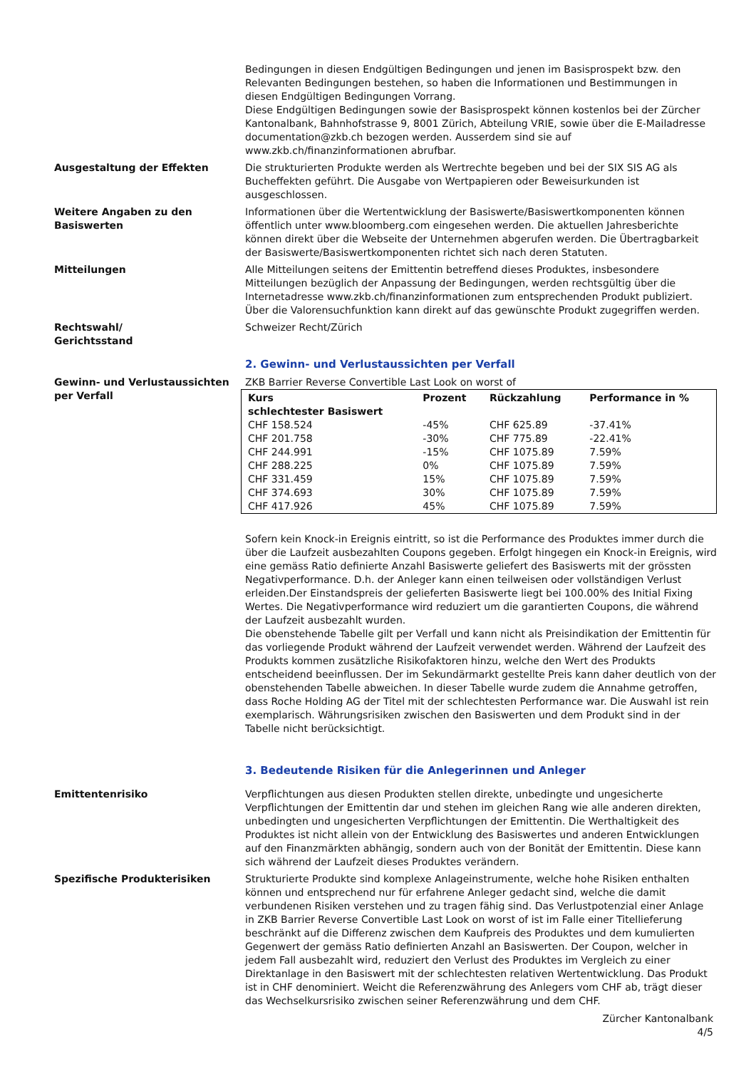Bedingungen in diesen Endgültigen Bedingungen und jenen im Basisprospekt bzw. den Relevanten Bedingungen bestehen, so haben die Informationen und Bestimmungen in diesen Endgültigen Bedingungen Vorrang.
Diese Endgültigen Bedingungen sowie der Basisprospekt können kostenlos bei der Zürcher Kantonalbank, Bahnhofstrasse 9, 8001 Zürich, Abteilung VRIE, sowie über die E-Mailadresse documentation@zkb.ch bezogen werden. Ausserdem sind sie auf www.zkb.ch/finanzinformationen abrufbar.
Ausgestaltung der Effekten Die strukturierten Produkte werden als Wertrechte begeben und bei der SIX SIS AG als Bucheffekten geführt. Die Ausgabe von Wertpapieren oder Beweisurkunden ist ausgeschlossen.
Weitere Angaben zu den Basiswerten
Informationen über die Wertentwicklung der Basiswerte/Basiswertkomponenten können öffentlich unter www.bloomberg.com eingesehen werden. Die aktuellen Jahresberichte können direkt über die Webseite der Unternehmen abgerufen werden. Die Übertragbarkeit der Basiswerte/Basiswertkomponenten richtet sich nach deren Statuten.
Mitteilungen Alle Mitteilungen seitens der Emittentin betreffend dieses Produktes, insbesondere Mitteilungen bezüglich der Anpassung der Bedingungen, werden rechtsgültig über die Internetadresse www.zkb.ch/finanzinformationen zum entsprechenden Produkt publiziert. Über die Valorensuchfunktion kann direkt auf das gewünschte Produkt zugegriffen werden.
Rechtswahl/
Gerichtsstand
Schweizer Recht/Zürich
2. Gewinn- und Verlustaussichten per Verfall
Gewinn- und Verlustaussichten per Verfall
ZKB Barrier Reverse Convertible Last Look on worst of
| Kurs schlechtester Basiswert | Prozent | Rückzahlung | Performance in % |
| --- | --- | --- | --- |
| CHF 158.524 | -45% | CHF 625.89 | -37.41% |
| CHF 201.758 | -30% | CHF 775.89 | -22.41% |
| CHF 244.991 | -15% | CHF 1075.89 | 7.59% |
| CHF 288.225 | 0% | CHF 1075.89 | 7.59% |
| CHF 331.459 | 15% | CHF 1075.89 | 7.59% |
| CHF 374.693 | 30% | CHF 1075.89 | 7.59% |
| CHF 417.926 | 45% | CHF 1075.89 | 7.59% |
Sofern kein Knock-in Ereignis eintritt, so ist die Performance des Produktes immer durch die über die Laufzeit ausbezahlten Coupons gegeben. Erfolgt hingegen ein Knock-in Ereignis, wird eine gemäss Ratio definierte Anzahl Basiswerte geliefert des Basiswerts mit der grössten Negativperformance. D.h. der Anleger kann einen teilweisen oder vollständigen Verlust erleiden.Der Einstandspreis der gelieferten Basiswerte liegt bei 100.00% des Initial Fixing Wertes. Die Negativperformance wird reduziert um die garantierten Coupons, die während der Laufzeit ausbezahlt wurden.
Die obenstehende Tabelle gilt per Verfall und kann nicht als Preisindikation der Emittentin für das vorliegende Produkt während der Laufzeit verwendet werden. Während der Laufzeit des Produkts kommen zusätzliche Risikofaktoren hinzu, welche den Wert des Produkts entscheidend beeinflussen. Der im Sekundärmarkt gestellte Preis kann daher deutlich von der obenstehenden Tabelle abweichen. In dieser Tabelle wurde zudem die Annahme getroffen, dass Roche Holding AG der Titel mit der schlechtesten Performance war. Die Auswahl ist rein exemplarisch. Währungsrisiken zwischen den Basiswerten und dem Produkt sind in der Tabelle nicht berücksichtigt.
3. Bedeutende Risiken für die Anlegerinnen und Anleger
Emittentenrisiko Verpflichtungen aus diesen Produkten stellen direkte, unbedingte und ungesicherte Verpflichtungen der Emittentin dar und stehen im gleichen Rang wie alle anderen direkten, unbedingten und ungesicherten Verpflichtungen der Emittentin. Die Werthaltigkeit des Produktes ist nicht allein von der Entwicklung des Basiswertes und anderen Entwicklungen auf den Finanzmärkten abhängig, sondern auch von der Bonität der Emittentin. Diese kann sich während der Laufzeit dieses Produktes verändern.
Spezifische Produkterisiken Strukturierte Produkte sind komplexe Anlageinstrumente, welche hohe Risiken enthalten können und entsprechend nur für erfahrene Anleger gedacht sind, welche die damit verbundenen Risiken verstehen und zu tragen fähig sind. Das Verlustpotenzial einer Anlage in ZKB Barrier Reverse Convertible Last Look on worst of ist im Falle einer Titellieferung beschränkt auf die Differenz zwischen dem Kaufpreis des Produktes und dem kumulierten Gegenwert der gemäss Ratio definierten Anzahl an Basiswerten. Der Coupon, welcher in jedem Fall ausbezahlt wird, reduziert den Verlust des Produktes im Vergleich zu einer Direktanlage in den Basiswert mit der schlechtesten relativen Wertentwicklung. Das Produkt ist in CHF denominiert. Weicht die Referenzwährung des Anlegers vom CHF ab, trägt dieser das Wechselkursrisiko zwischen seiner Referenzwährung und dem CHF.
Zürcher Kantonalbank
4/5